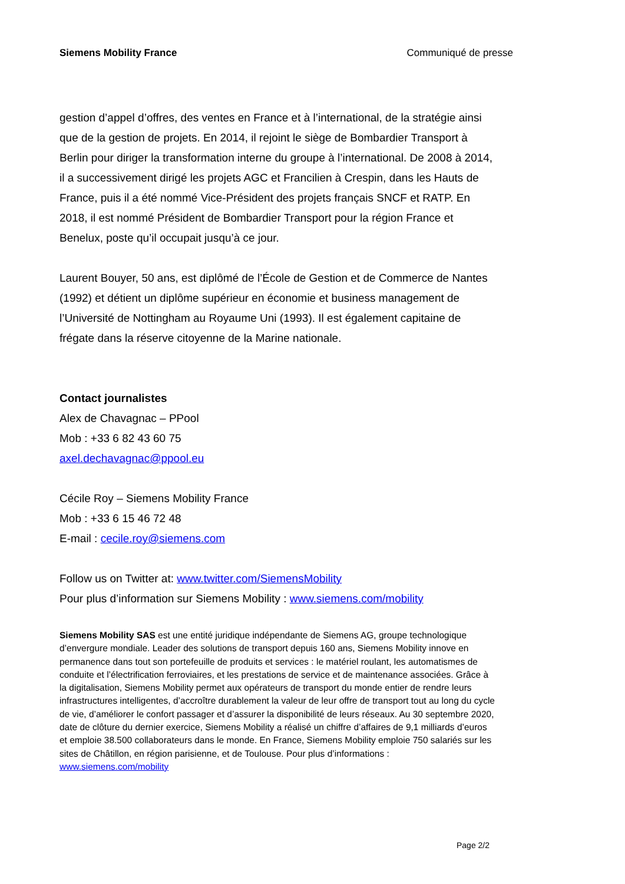Siemens Mobility France Communiqué de presse
gestion d’appel d’offres, des ventes en France et à l’international, de la stratégie ainsi que de la gestion de projets. En 2014, il rejoint le siège de Bombardier Transport à Berlin pour diriger la transformation interne du groupe à l’international. De 2008 à 2014, il a successivement dirigé les projets AGC et Francilien à Crespin, dans les Hauts de France, puis il a été nommé Vice-Président des projets français SNCF et RATP. En 2018, il est nommé Président de Bombardier Transport pour la région France et Benelux, poste qu’il occupait jusqu’à ce jour.
Laurent Bouyer, 50 ans, est diplômé de l’École de Gestion et de Commerce de Nantes (1992) et détient un diplôme supérieur en économie et business management de l’Université de Nottingham au Royaume Uni (1993). Il est également capitaine de frégate dans la réserve citoyenne de la Marine nationale.
Contact journalistes
Alex de Chavagnac – PPool
Mob : +33 6 82 43 60 75
axel.dechavagnac@ppool.eu
Cécile Roy – Siemens Mobility France
Mob : +33 6 15 46 72 48
E-mail : cecile.roy@siemens.com
Follow us on Twitter at: www.twitter.com/SiemensMobility
Pour plus d’information sur Siemens Mobility : www.siemens.com/mobility
Siemens Mobility SAS est une entité juridique indépendante de Siemens AG, groupe technologique d’envergure mondiale. Leader des solutions de transport depuis 160 ans, Siemens Mobility innove en permanence dans tout son portefeuille de produits et services : le matériel roulant, les automatismes de conduite et l’électrification ferroviaires, et les prestations de service et de maintenance associées. Grâce à la digitalisation, Siemens Mobility permet aux opérateurs de transport du monde entier de rendre leurs infrastructures intelligentes, d’accroître durablement la valeur de leur offre de transport tout au long du cycle de vie, d’améliorer le confort passager et d’assurer la disponibilité de leurs réseaux. Au 30 septembre 2020, date de clôture du dernier exercice, Siemens Mobility a réalisé un chiffre d’affaires de 9,1 milliards d’euros et emploie 38.500 collaborateurs dans le monde. En France, Siemens Mobility emploie 750 salariés sur les sites de Châtillon, en région parisienne, et de Toulouse. Pour plus d’informations : www.siemens.com/mobility
Page 2/2